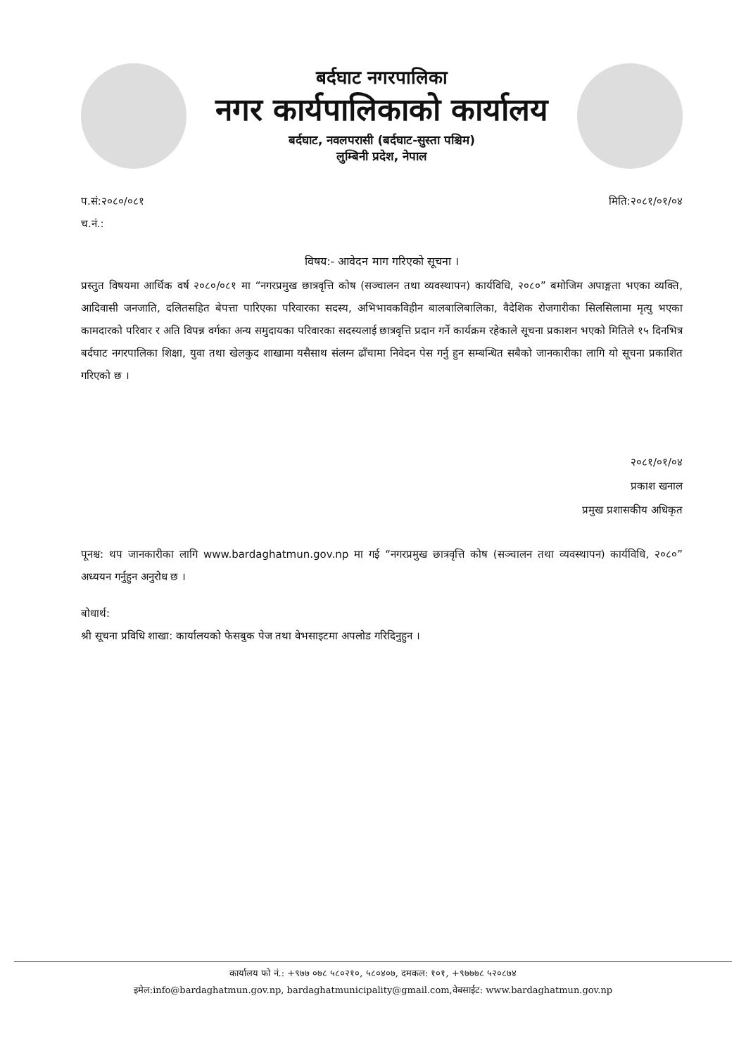बर्दघाट नगरपालिका
नगर कार्यपालिकाको कार्यालय
बर्दघाट, नवलपरासी (बर्दघाट-सुस्ता पश्चिम)
लुम्बिनी प्रदेश, नेपाल
प.सं:२०८०/०८१
च.नं.:
मिति:२०८१/०१/०४
विषय:- आवेदन माग गरिएको सूचना ।
प्रस्तुत विषयमा आर्थिक वर्ष २०८०/०८१ मा “नगरप्रमुख छात्रवृत्ति कोष (सञ्चालन तथा व्यवस्थापन) कार्यविधि, २०८०” बमोजिम अपाङ्गता भएका व्यक्ति, आदिवासी जनजाति, दलितसहित बेपत्ता पारिएका परिवारका सदस्य, अभिभावकविहीन बालबालिबालिका, वैदेशिक रोजगारीका सिलसिलामा मृत्यु भएका कामदारको परिवार र अति विपन्न वर्गका अन्य समुदायका परिवारका सदस्यलाई छात्रवृत्ति प्रदान गर्ने कार्यक्रम रहेकाले सूचना प्रकाशन भएको मितिले १५ दिनभित्र बर्दघाट नगरपालिका शिक्षा, युवा तथा खेलकुद शाखामा यसैसाथ संलग्न ढाँचामा निवेदन पेस गर्नु हुन सम्बन्धित सबैको जानकारीका लागि यो सूचना प्रकाशित गरिएको छ ।
२०८१/०१/०४
प्रकाश खनाल
प्रमुख प्रशासकीय अधिकृत
पूनश्च: थप जानकारीका लागि www.bardaghatmun.gov.np मा गई “नगरप्रमुख छात्रवृत्ति कोष (सञ्चालन तथा व्यवस्थापन) कार्यविधि, २०८०” अध्ययन गर्नुहुन अनुरोध छ ।
बोधार्थ:
श्री सूचना प्रविधि शाखा: कार्यालयको फेसबुक पेज तथा वेभसाइटमा अपलोड गरिदिनुहुन ।
कार्यालय फो नं.: +९७७ ०७८ ५८०२१०, ५८०४०७, दमकल: १०१, +९७७७८ ५२०८७४
इमेल:info@bardaghatmun.gov.np, bardaghatmunicipality@gmail.com,वेबसाईट: www.bardaghatmun.gov.np